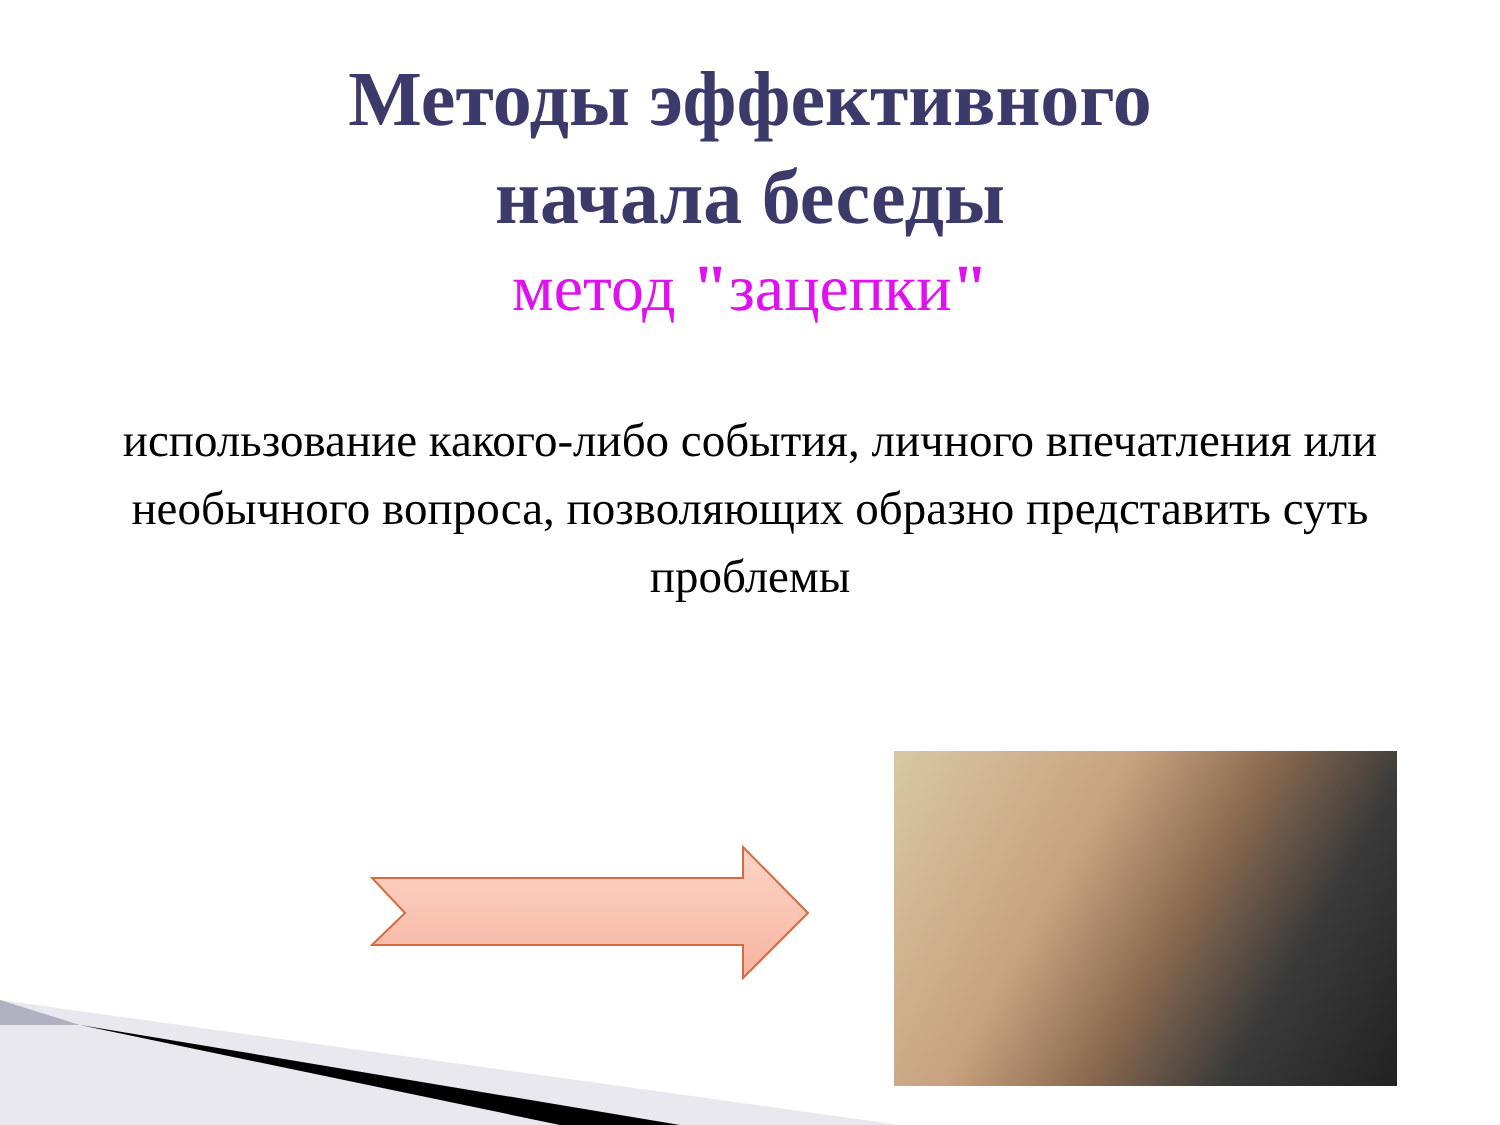Методы эффективного
начала беседы
метод "зацепки"
использование какого-либо события, личного впечатления или необычного вопроса, позволяющих образно представить суть проблемы